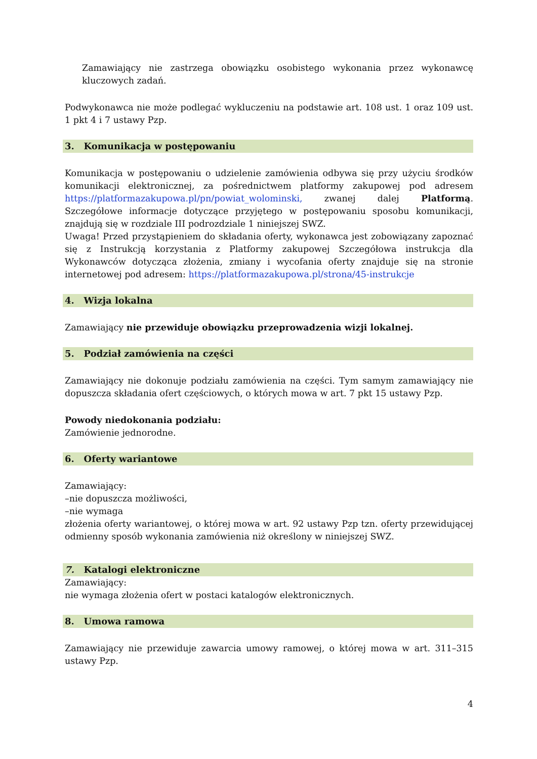Zamawiający nie zastrzega obowiązku osobistego wykonania przez wykonawcę kluczowych zadań.
Podwykonawca nie może podlegać wykluczeniu na podstawie art. 108 ust. 1 oraz 109 ust. 1 pkt 4 i 7 ustawy Pzp.
3. Komunikacja w postępowaniu
Komunikacja w postępowaniu o udzielenie zamówienia odbywa się przy użyciu środków komunikacji elektronicznej, za pośrednictwem platformy zakupowej pod adresem https://platformazakupowa.pl/pn/powiat_wolominski, zwanej dalej Platformą. Szczegółowe informacje dotyczące przyjętego w postępowaniu sposobu komunikacji, znajdują się w rozdziale III podrozdziale 1 niniejszej SWZ.
Uwaga! Przed przystąpieniem do składania oferty, wykonawca jest zobowiązany zapoznać się z Instrukcją korzystania z Platformy zakupowej Szczegółowa instrukcja dla Wykonawców dotycząca złożenia, zmiany i wycofania oferty znajduje się na stronie internetowej pod adresem: https://platformazakupowa.pl/strona/45-instrukcje
4. Wizja lokalna
Zamawiający nie przewiduje obowiązku przeprowadzenia wizji lokalnej.
5. Podział zamówienia na części
Zamawiający nie dokonuje podziału zamówienia na części. Tym samym zamawiający nie dopuszcza składania ofert częściowych, o których mowa w art. 7 pkt 15 ustawy Pzp.
Powody niedokonania podziału:
Zamówienie jednorodne.
6. Oferty wariantowe
Zamawiający:
–nie dopuszcza możliwości,
–nie wymaga
złożenia oferty wariantowej, o której mowa w art. 92 ustawy Pzp tzn. oferty przewidującej odmienny sposób wykonania zamówienia niż określony w niniejszej SWZ.
7. Katalogi elektroniczne
Zamawiający:
nie wymaga złożenia ofert w postaci katalogów elektronicznych.
8. Umowa ramowa
Zamawiający nie przewiduje zawarcia umowy ramowej, o której mowa w art. 311–315 ustawy Pzp.
4